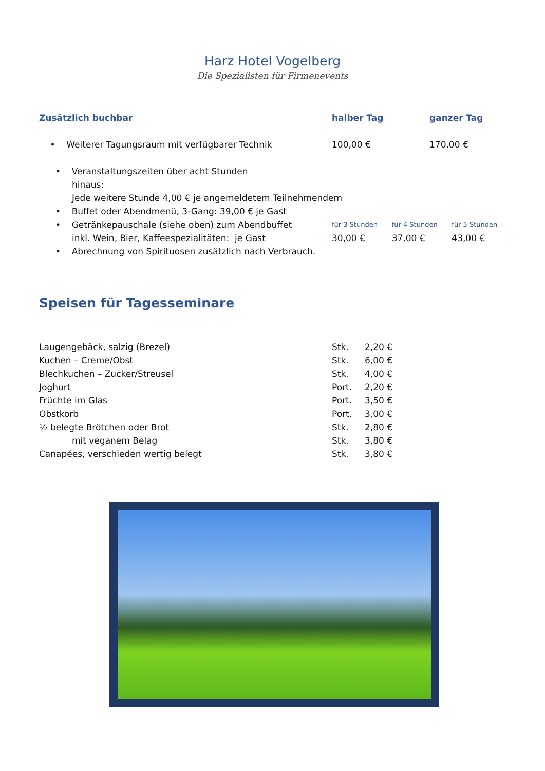Harz Hotel Vogelberg
Die Spezialisten für Firmenevents
| Zusätzlich buchbar | halber Tag | ganzer Tag |
| --- | --- | --- |
| • Weiterer Tagungsraum mit verfügbarer Technik | 100,00 € | 170,00 € |
| • Veranstaltungszeiten über acht Stunden hinaus: Jede weitere Stunde 4,00 € je angemeldetem Teilnehmendem | | |
| • Buffet oder Abendmenü, 3-Gang: 39,00 € je Gast | | |
| • Getränkepauschale (siehe oben) zum Abendbuffet inkl. Wein, Bier, Kaffeespezialitäten: je Gast | / für 3 Stunden / für 4 Stunden / für 5 Stunden / / 30,00 € / 37,00 € / 43,00 € / | |
| • Abrechnung von Spirituosen zusätzlich nach Verbrauch. | | |
Speisen für Tagesseminare
| Laugengebäck, salzig (Brezel) | Stk. | 2,20 € |
| Kuchen – Creme/Obst | Stk. | 6,00 € |
| Blechkuchen – Zucker/Streusel | Stk. | 4,00 € |
| Joghurt | Port. | 2,20 € |
| Früchte im Glas | Port. | 3,50 € |
| Obstkorb | Port. | 3,00 € |
| ½ belegte Brötchen oder Brot | Stk. | 2,80 € |
| mit veganem Belag | Stk. | 3,80 € |
| Canapées, verschieden wertig belegt | Stk. | 3,80 € |